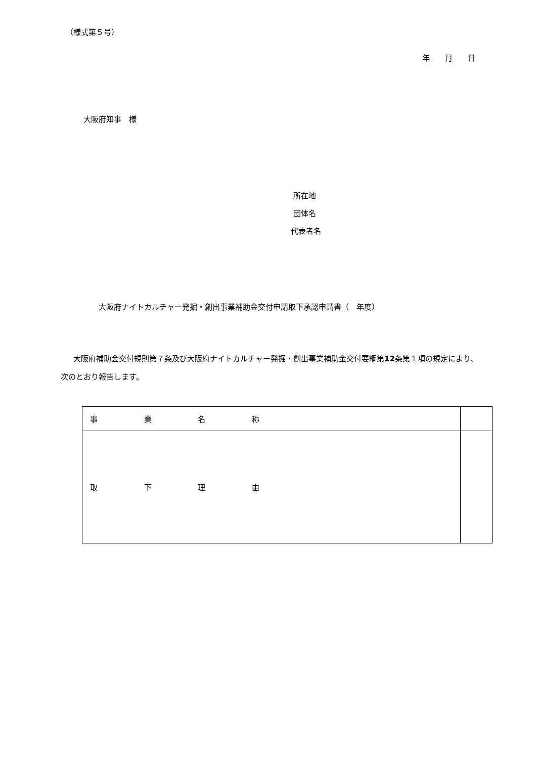（様式第５号）
年　　月　　日
大阪府知事　様
所在地
団体名
代表者名
大阪府ナイトカルチャー発掘・創出事業補助金交付申請取下承認申請書（　年度）
大阪府補助金交付規則第７条及び大阪府ナイトカルチャー発掘・創出事業補助金交付要綱第12条第１項の規定により、次のとおり報告します。
| 事 業 名 称 | |
| 取 下 理 由 | |